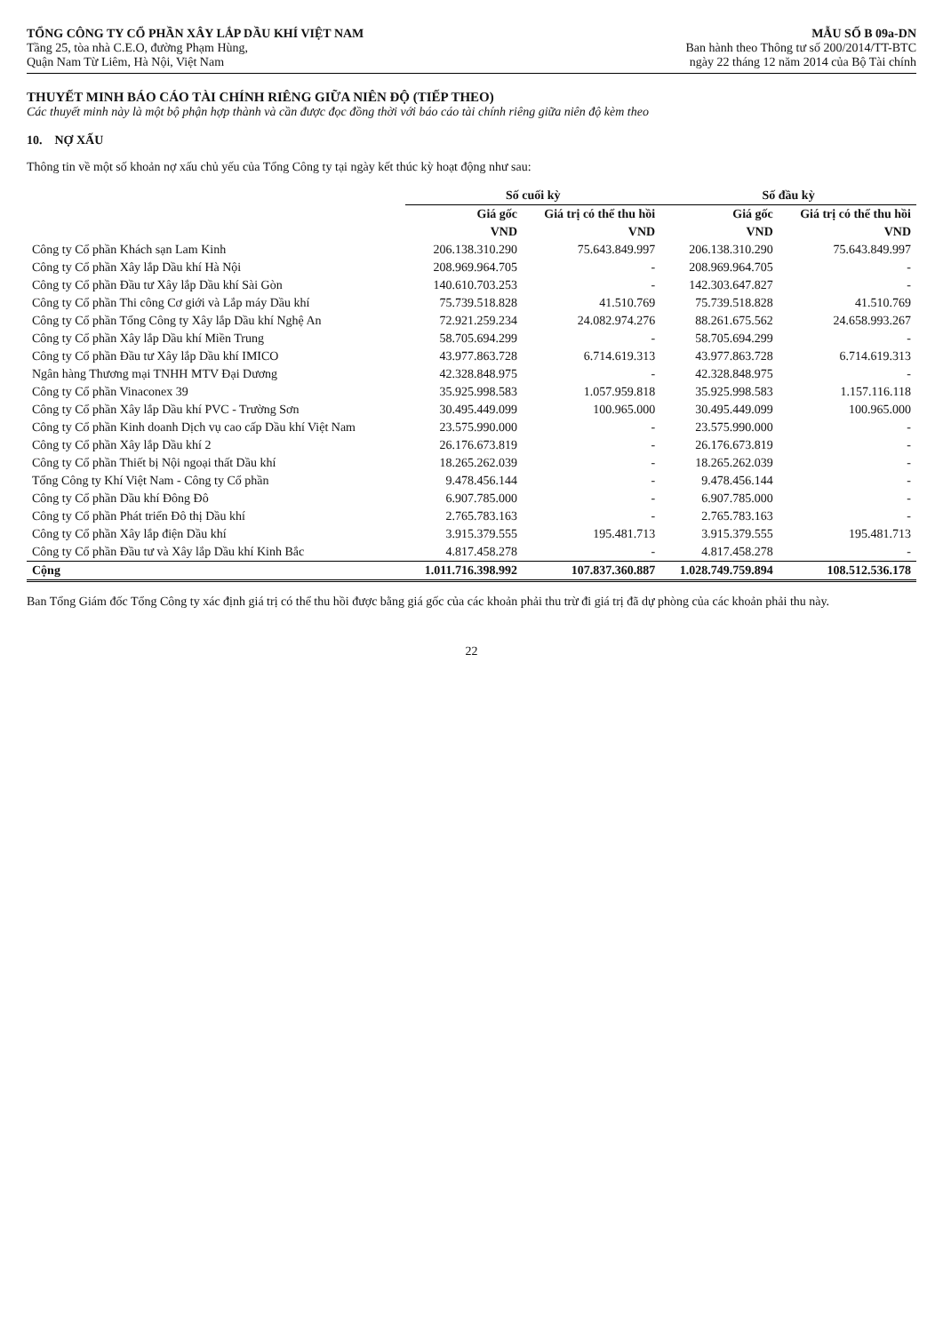TỔNG CÔNG TY CỔ PHẦN XÂY LẮP DẦU KHÍ VIỆT NAM
Tầng 25, tòa nhà C.E.O, đường Phạm Hùng,
Quận Nam Từ Liêm, Hà Nội, Việt Nam
MẪU SỐ B 09a-DN
Ban hành theo Thông tư số 200/2014/TT-BTC
ngày 22 tháng 12 năm 2014 của Bộ Tài chính
THUYẾT MINH BÁO CÁO TÀI CHÍNH RIÊNG GIỮA NIÊN ĐỘ (TIẾP THEO)
Các thuyết minh này là một bộ phận hợp thành và cần được đọc đồng thời với báo cáo tài chính riêng giữa niên độ kèm theo
10. NỢ XẤU
Thông tin về một số khoản nợ xấu chủ yếu của Tổng Công ty tại ngày kết thúc kỳ hoạt động như sau:
| | Số cuối kỳ | | Số đầu kỳ | |
| --- | --- | --- | --- | --- |
| | Giá gốc | Giá trị có thể thu hồi | Giá gốc | Giá trị có thể thu hồi |
| | VND | VND | VND | VND |
| Công ty Cổ phần Khách sạn Lam Kinh | 206.138.310.290 | 75.643.849.997 | 206.138.310.290 | 75.643.849.997 |
| Công ty Cổ phần Xây lắp Dầu khí Hà Nội | 208.969.964.705 | - | 208.969.964.705 | - |
| Công ty Cổ phần Đầu tư Xây lắp Dầu khí Sài Gòn | 140.610.703.253 | - | 142.303.647.827 | - |
| Công ty Cổ phần Thi công Cơ giới và Lắp máy Dầu khí | 75.739.518.828 | 41.510.769 | 75.739.518.828 | 41.510.769 |
| Công ty Cổ phần Tổng Công ty Xây lắp Dầu khí Nghệ An | 72.921.259.234 | 24.082.974.276 | 88.261.675.562 | 24.658.993.267 |
| Công ty Cổ phần Xây lắp Dầu khí Miền Trung | 58.705.694.299 | - | 58.705.694.299 | - |
| Công ty Cổ phần Đầu tư Xây lắp Dầu khí IMICO | 43.977.863.728 | 6.714.619.313 | 43.977.863.728 | 6.714.619.313 |
| Ngân hàng Thương mại TNHH MTV Đại Dương | 42.328.848.975 | - | 42.328.848.975 | - |
| Công ty Cổ phần Vinaconex 39 | 35.925.998.583 | 1.057.959.818 | 35.925.998.583 | 1.157.116.118 |
| Công ty Cổ phần Xây lắp Dầu khí PVC - Trường Sơn | 30.495.449.099 | 100.965.000 | 30.495.449.099 | 100.965.000 |
| Công ty Cổ phần Kinh doanh Dịch vụ cao cấp Dầu khí Việt Nam | 23.575.990.000 | - | 23.575.990.000 | - |
| Công ty Cổ phần Xây lắp Dầu khí 2 | 26.176.673.819 | - | 26.176.673.819 | - |
| Công ty Cổ phần Thiết bị Nội ngoại thất Dầu khí | 18.265.262.039 | - | 18.265.262.039 | - |
| Tổng Công ty Khí Việt Nam - Công ty Cổ phần | 9.478.456.144 | - | 9.478.456.144 | - |
| Công ty Cổ phần Dầu khí Đông Đô | 6.907.785.000 | - | 6.907.785.000 | - |
| Công ty Cổ phần Phát triển Đô thị Dầu khí | 2.765.783.163 | - | 2.765.783.163 | - |
| Công ty Cổ phần Xây lắp điện Dầu khí | 3.915.379.555 | 195.481.713 | 3.915.379.555 | 195.481.713 |
| Công ty Cổ phần Đầu tư và Xây lắp Dầu khí Kinh Bắc | 4.817.458.278 | - | 4.817.458.278 | - |
| Cộng | 1.011.716.398.992 | 107.837.360.887 | 1.028.749.759.894 | 108.512.536.178 |
Ban Tổng Giám đốc Tổng Công ty xác định giá trị có thể thu hồi được bằng giá gốc của các khoản phải thu trừ đi giá trị đã dự phòng của các khoản phải thu này.
22